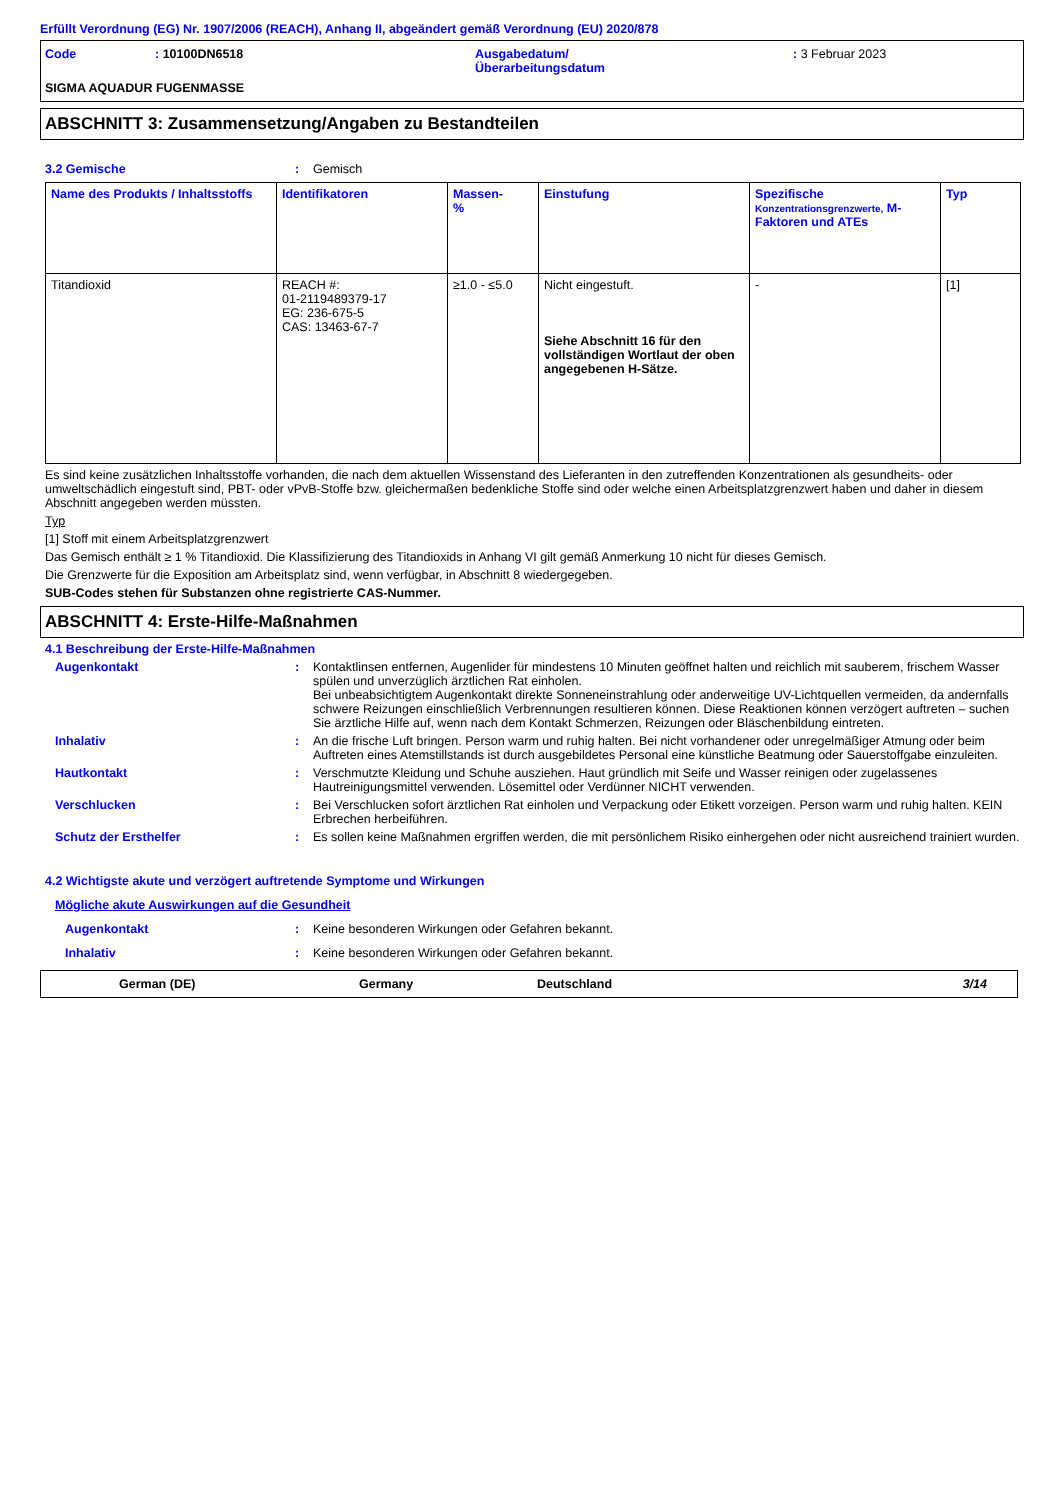Erfüllt Verordnung (EG) Nr. 1907/2006 (REACH), Anhang II, abgeändert gemäß Verordnung (EU) 2020/878
| Code | : 10100DN6518 | Ausgabedatum/ Überarbeitungsdatum | : 3 Februar 2023 |
SIGMA AQUADUR FUGENMASSE
ABSCHNITT 3: Zusammensetzung/Angaben zu Bestandteilen
3.2 Gemische : Gemisch
| Name des Produkts / Inhaltsstoffs | Identifikatoren | Massen- % | Einstufung | Spezifische Konzentrationsgrenzwerte, M-Faktoren und ATEs | Typ |
| --- | --- | --- | --- | --- | --- |
| Titandioxid | REACH #: 01-2119489379-17 EG: 236-675-5 CAS: 13463-67-7 | ≥1.0 - ≤5.0 | Nicht eingestuft. Siehe Abschnitt 16 für den vollständigen Wortlaut der oben angegebenen H-Sätze. | - | [1] |
Es sind keine zusätzlichen Inhaltsstoffe vorhanden, die nach dem aktuellen Wissenstand des Lieferanten in den zutreffenden Konzentrationen als gesundheits- oder umweltschädlich eingestuft sind, PBT- oder vPvB-Stoffe bzw. gleichermaßen bedenkliche Stoffe sind oder welche einen Arbeitsplatzgrenzwert haben und daher in diesem Abschnitt angegeben werden müssten.
Typ
[1] Stoff mit einem Arbeitsplatzgrenzwert
Das Gemisch enthält ≥ 1 % Titandioxid. Die Klassifizierung des Titandioxids in Anhang VI gilt gemäß Anmerkung 10 nicht für dieses Gemisch.
Die Grenzwerte für die Exposition am Arbeitsplatz sind, wenn verfügbar, in Abschnitt 8 wiedergegeben.
SUB-Codes stehen für Substanzen ohne registrierte CAS-Nummer.
ABSCHNITT 4: Erste-Hilfe-Maßnahmen
4.1 Beschreibung der Erste-Hilfe-Maßnahmen
Augenkontakt : Kontaktlinsen entfernen, Augenlider für mindestens 10 Minuten geöffnet halten und reichlich mit sauberem, frischem Wasser spülen und unverzüglich ärztlichen Rat einholen.
Bei unbeabsichtigtem Augenkontakt direkte Sonneneinstrahlung oder anderweitige UV-Lichtquellen vermeiden, da andernfalls schwere Reizungen einschließlich Verbrennungen resultieren können. Diese Reaktionen können verzögert auftreten – suchen Sie ärztliche Hilfe auf, wenn nach dem Kontakt Schmerzen, Reizungen oder Bläschenbildung eintreten.
Inhalativ : An die frische Luft bringen. Person warm und ruhig halten. Bei nicht vorhandener oder unregelmäßiger Atmung oder beim Auftreten eines Atemstillstands ist durch ausgebildetes Personal eine künstliche Beatmung oder Sauerstoffgabe einzuleiten.
Hautkontakt : Verschmutzte Kleidung und Schuhe ausziehen. Haut gründlich mit Seife und Wasser reinigen oder zugelassenes Hautreinigungsmittel verwenden. Lösemittel oder Verdünner NICHT verwenden.
Verschlucken : Bei Verschlucken sofort ärztlichen Rat einholen und Verpackung oder Etikett vorzeigen. Person warm und ruhig halten. KEIN Erbrechen herbeiführen.
Schutz der Ersthelfer : Es sollen keine Maßnahmen ergriffen werden, die mit persönlichem Risiko einhergehen oder nicht ausreichend trainiert wurden.
4.2 Wichtigste akute und verzögert auftretende Symptome und Wirkungen
Mögliche akute Auswirkungen auf die Gesundheit
Augenkontakt : Keine besonderen Wirkungen oder Gefahren bekannt.
Inhalativ : Keine besonderen Wirkungen oder Gefahren bekannt.
German (DE) Germany Deutschland 3/14